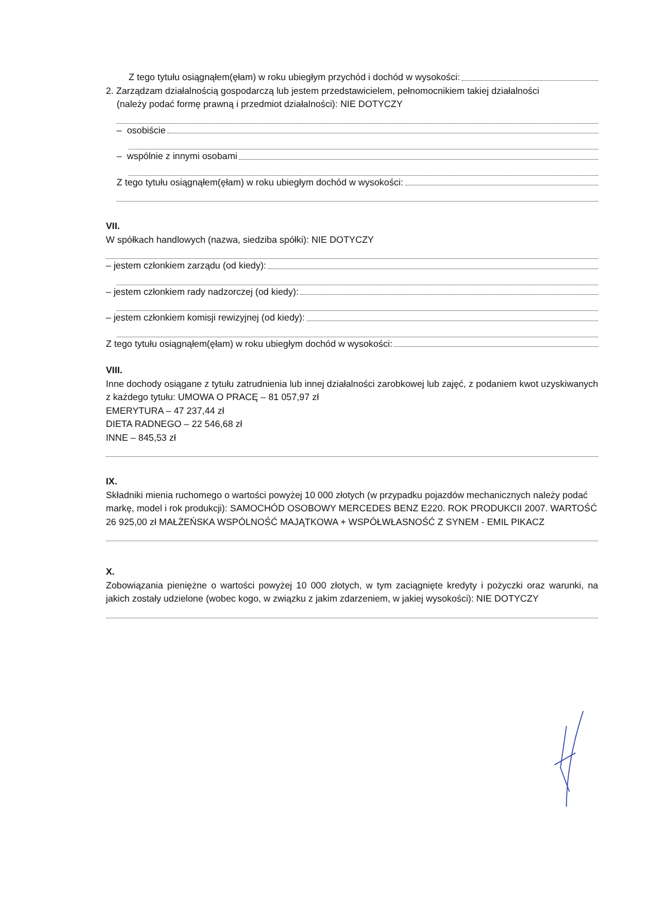Z tego tytułu osiągnąłem(ęłam) w roku ubiegłym przychód i dochód w wysokości:
2. Zarządzam działalnością gospodarczą lub jestem przedstawicielem, pełnomocnikiem takiej działalności
(należy podać formę prawną i przedmiot działalności): NIE DOTYCZY
– osobiście
– wspólnie z innymi osobami
Z tego tytułu osiągnąłem(ęłam) w roku ubiegłym dochód w wysokości:
VII.
W spółkach handlowych (nazwa, siedziba spółki): NIE DOTYCZY
– jestem członkiem zarządu (od kiedy):
– jestem członkiem rady nadzorczej (od kiedy):
– jestem członkiem komisji rewizyjnej (od kiedy):
Z tego tytułu osiągnąłem(ęłam) w roku ubiegłym dochód w wysokości:
VIII.
Inne dochody osiągane z tytułu zatrudnienia lub innej działalności zarobkowej lub zajęć, z podaniem kwot uzyskiwanych z każdego tytułu: UMOWA O PRACĘ – 81 057,97 zł
EMERYTURA – 47 237,44 zł
DIETA RADNEGO – 22 546,68 zł
INNE – 845,53 zł
IX.
Składniki mienia ruchomego o wartości powyżej 10 000 złotych (w przypadku pojazdów mechanicznych należy podać markę, model i rok produkcji): SAMOCHÓD OSOBOWY MERCEDES BENZ E220. ROK PRODUKCII 2007. WARTOŚĆ 26 925,00 zł MAŁŻEŃSKA WSPÓLNOŚĆ MAJĄTKOWA + WSPÓŁWŁASNOŚĆ Z SYNEM - EMIL PIKACZ
X.
Zobowiązania pieniężne o wartości powyżej 10 000 złotych, w tym zaciągnięte kredyty i pożyczki oraz warunki, na jakich zostały udzielone (wobec kogo, w związku z jakim zdarzeniem, w jakiej wysokości): NIE DOTYCZY